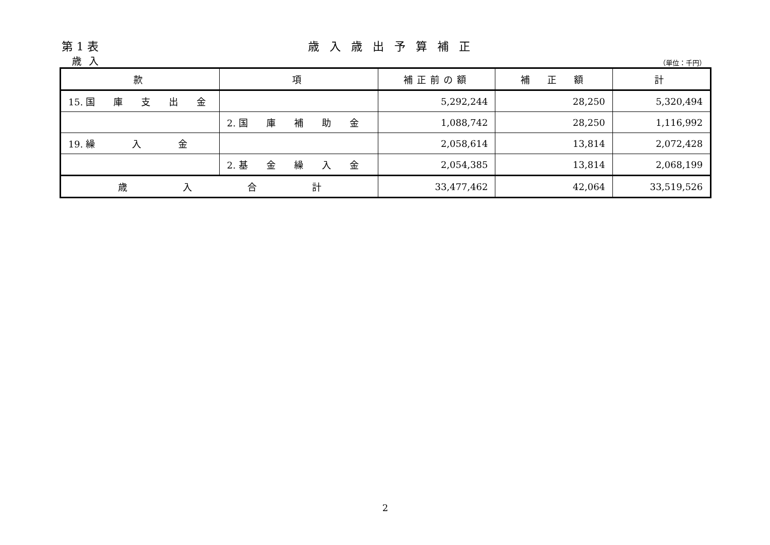第 1 表 歳入歳出予算補正
歳入 （単位：千円）
| 款 | 項 | 補正前の額 | 補 正 額 | 計 |
| --- | --- | --- | --- | --- |
| 15. 国 庫 支 出 金 | | 5,292,244 | 28,250 | 5,320,494 |
| | 2. 国 庫 補 助 金 | 1,088,742 | 28,250 | 1,116,992 |
| 19. 繰 入 金 | | 2,058,614 | 13,814 | 2,072,428 |
| | 2. 基 金 繰 入 金 | 2,054,385 | 13,814 | 2,068,199 |
| 歳 入 合 計 | | 33,477,462 | 42,064 | 33,519,526 |
2